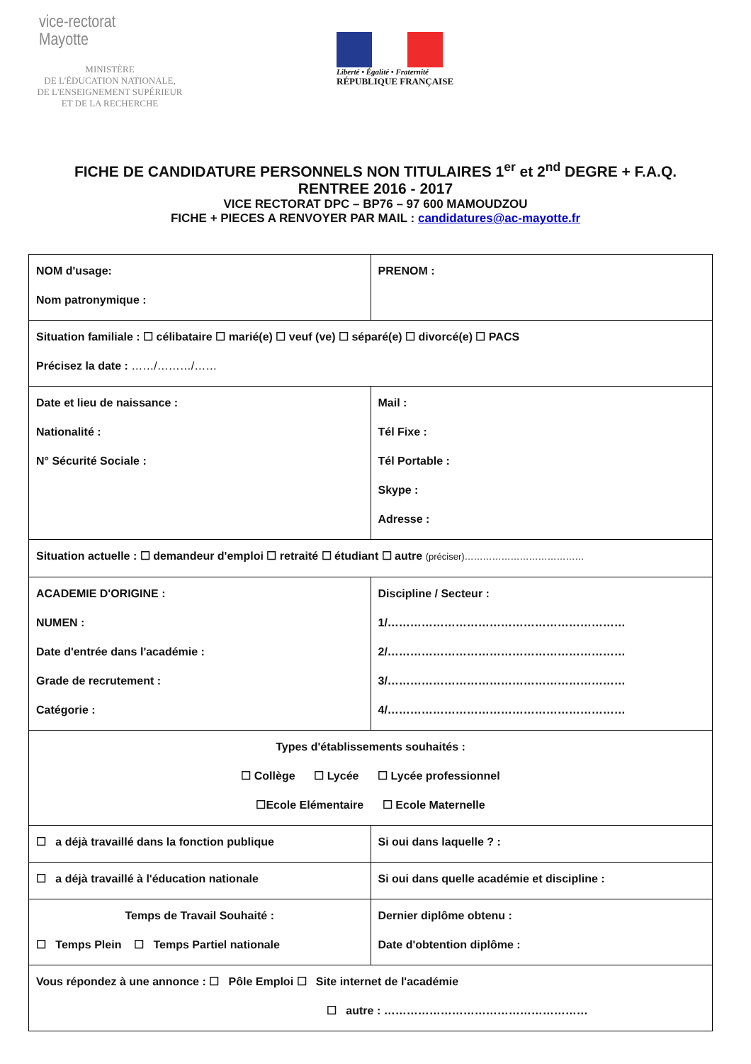vice-rectorat
Mayotte
MINISTÈRE
DE L'ÉDUCATION NATIONALE,
DE L'ENSEIGNEMENT SUPÉRIEUR
ET DE LA RECHERCHE
Liberté • Égalité • Fraternité
RÉPUBLIQUE FRANÇAISE
FICHE DE CANDIDATURE PERSONNELS NON TITULAIRES 1<sup>er</sup> et 2<sup>nd</sup> DEGRE + F.A.Q.
RENTREE 2016 - 2017
VICE RECTORAT DPC – BP76 – 97 600 MAMOUDZOU
FICHE + PIECES A RENVOYER PAR MAIL : candidatures@ac-mayotte.fr
| NOM d'usage: Nom patronymique : | PRENOM : |
| Situation familiale : ☐ célibataire ☐ marié(e) ☐ veuf (ve) ☐ séparé(e) ☐ divorcé(e) ☐ PACS Précisez la date : ……/………/…… | |
| Date et lieu de naissance : Nationalité : N° Sécurité Sociale : | Mail : Tél Fixe : Tél Portable : Skype : Adresse : |
| Situation actuelle : ☐ demandeur d'emploi ☐ retraité ☐ étudiant ☐ autre (préciser)………………………………… | |
| ACADEMIE D'ORIGINE : NUMEN : Date d'entrée dans l'académie : Grade de recrutement : Catégorie : | Discipline / Secteur : 1/……………………………………………………… 2/……………………………………………………… 3/……………………………………………………… 4/……………………………………………………… |
| Types d'établissements souhaités : ☐ Collège ☐ Lycée ☐ Lycée professionnel ☐Ecole Elémentaire ☐ Ecole Maternelle | |
| ☐ a déjà travaillé dans la fonction publique | Si oui dans laquelle ? : |
| ☐ a déjà travaillé à l'éducation nationale | Si oui dans quelle académie et discipline : |
| Temps de Travail Souhaité : ☐ Temps Plein ☐ Temps Partiel nationale | Dernier diplôme obtenu : Date d'obtention diplôme : |
| Vous répondez à une annonce : ☐ Pôle Emploi ☐ Site internet de l'académie ☐ autre : ……………………………………………… | |